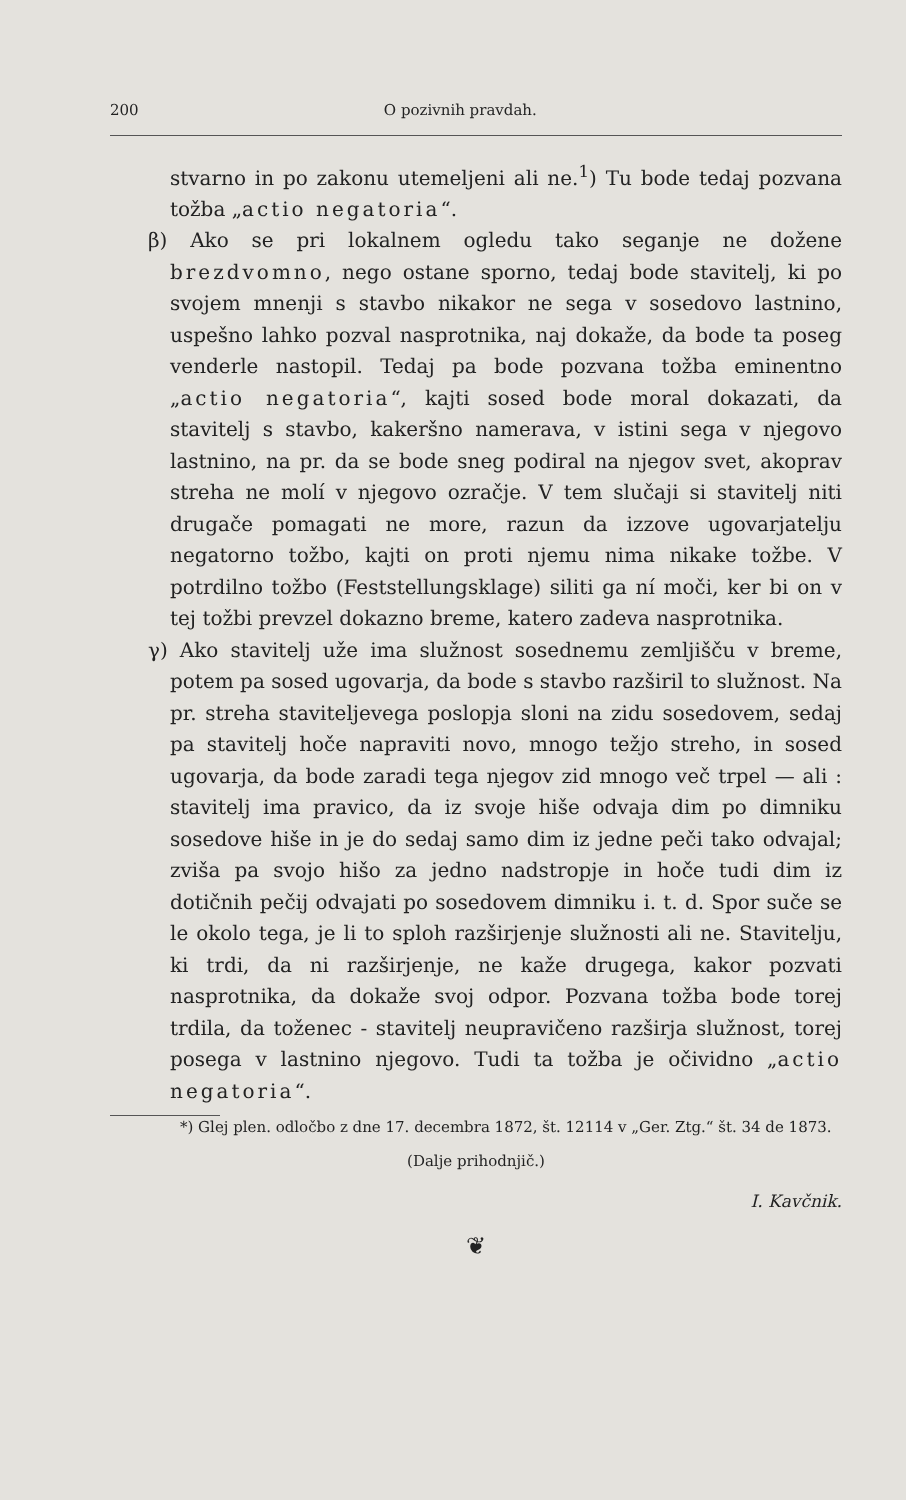200 O pozivnih pravdah.
stvarno in po zakonu utemeljeni ali ne.<sup>1</sup>) Tu bode tedaj pozvana tožba „actio negatoria“.
β) Ako se pri lokalnem ogledu tako seganje ne dožene brezdvomno, nego ostane sporno, tedaj bode stavitelj, ki po svojem mnenji s stavbo nikakor ne sega v sosedovo lastnino, uspešno lahko pozval nasprotnika, naj dokaže, da bode ta poseg venderle nastopil. Tedaj pa bode pozvana tožba eminentno „actio negatoria“, kajti sosed bode moral dokazati, da stavitelj s stavbo, kakeršno namerava, v istini sega v njegovo lastnino, na pr. da se bode sneg podiral na njegov svet, akoprav streha ne molí v njegovo ozračje. V tem slučaji si stavitelj niti drugače pomagati ne more, razun da izzove ugovarjatelju negatorno tožbo, kajti on proti njemu nima nikake tožbe. V potrdilno tožbo (Feststellungsklage) siliti ga ní moči, ker bi on v tej tožbi prevzel dokazno breme, katero zadeva nasprotnika.
γ) Ako stavitelj uže ima služnost sosednemu zemljišču v breme, potem pa sosed ugovarja, da bode s stavbo razširil to služnost. Na pr. streha staviteljevega poslopja sloni na zidu sosedovem, sedaj pa stavitelj hoče napraviti novo, mnogo težjo streho, in sosed ugovarja, da bode zaradi tega njegov zid mnogo več trpel — ali : stavitelj ima pravico, da iz svoje hiše odvaja dim po dimniku sosedove hiše in je do sedaj samo dim iz jedne peči tako odvajal; zviša pa svojo hišo za jedno nadstropje in hoče tudi dim iz dotičnih pečij odvajati po sosedovem dimniku i. t. d. Spor suče se le okolo tega, je li to sploh razširjenje služnosti ali ne. Stavitelju, ki trdi, da ni razširjenje, ne kaže drugega, kakor pozvati nasprotnika, da dokaže svoj odpor. Pozvana tožba bode torej trdila, da toženec - stavitelj neupravičeno razširja služnost, torej posega v lastnino njegovo. Tudi ta tožba je očividno „actio negatoria“.
*) Glej plen. odločbo z dne 17. decembra 1872, št. 12114 v „Ger. Ztg.“ št. 34 de 1873.
(Dalje prihodnjič.)
I. Kavčnik.
❦